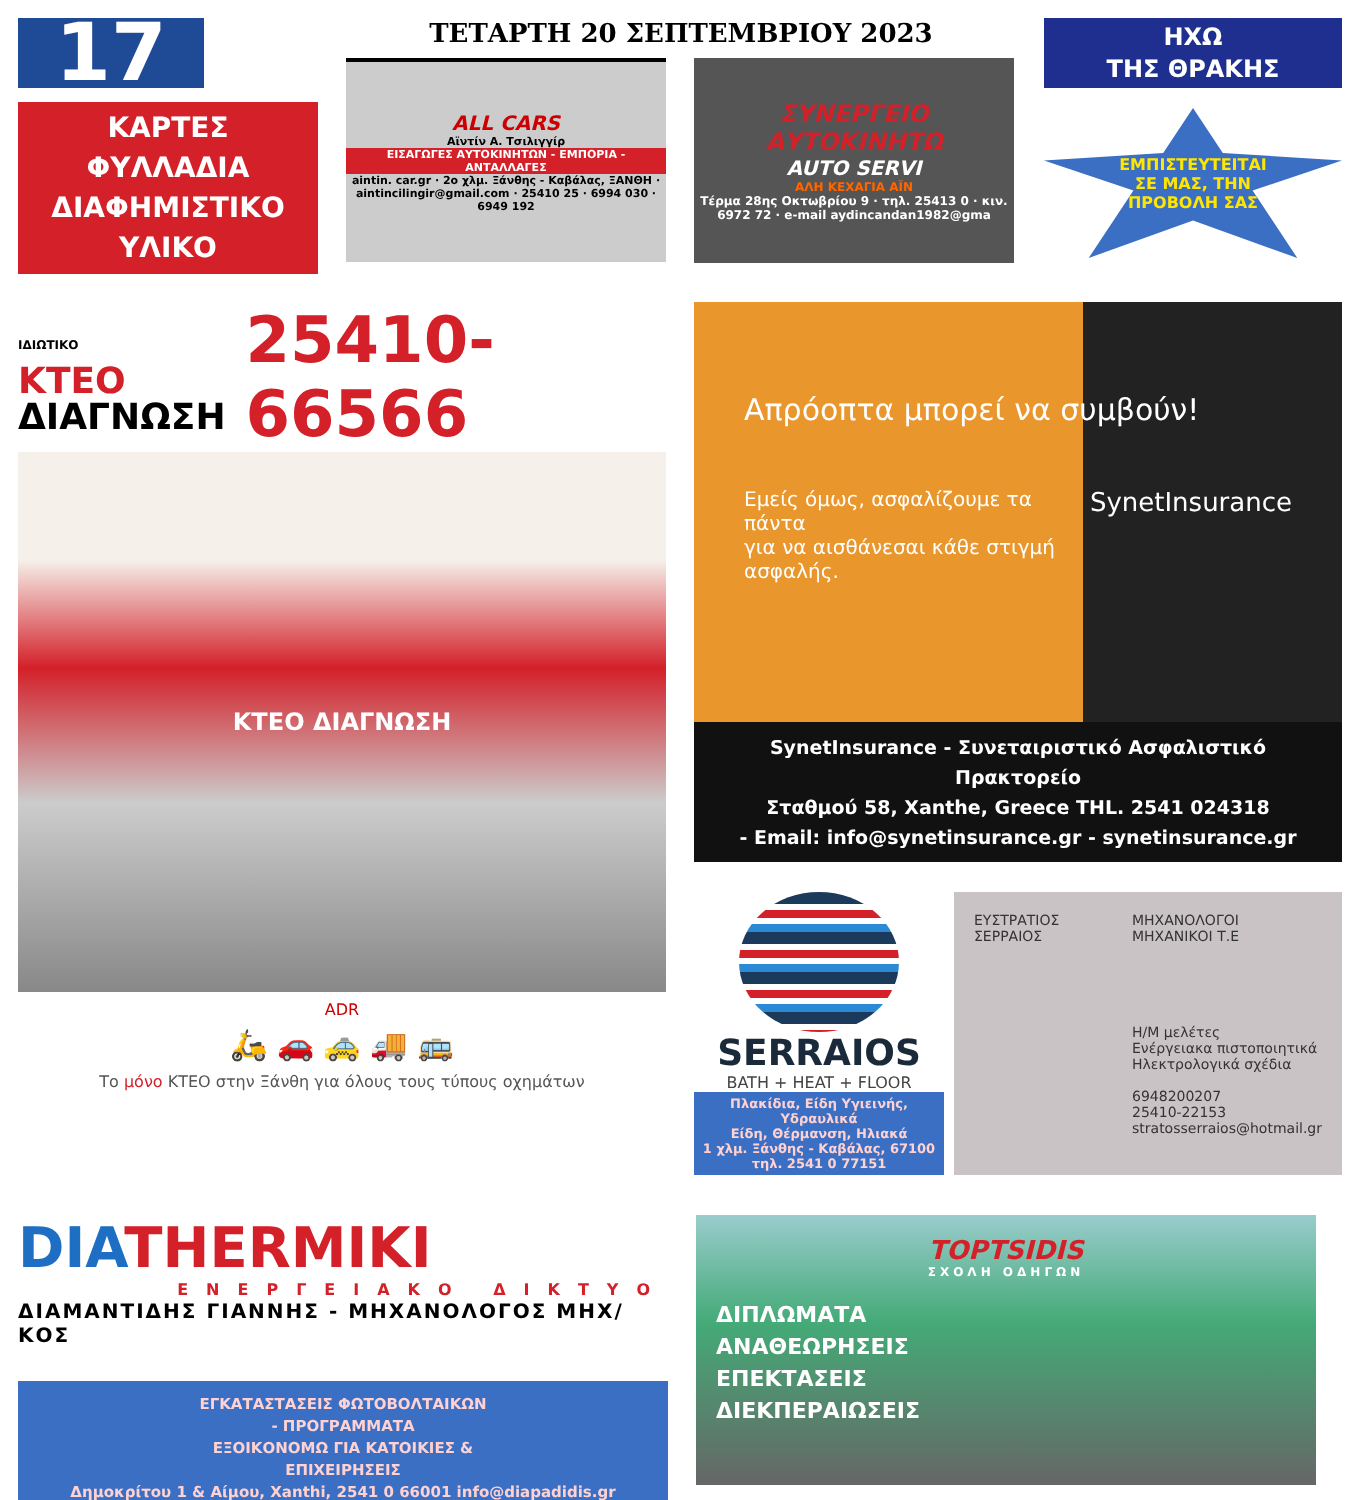17
ΚΑΡΤΕΣ
ΦΥΛΛΑΔΙΑ
ΔΙΑΦΗΜΙΣΤΙΚΟ
ΥΛΙΚΟ
ΤΕΤΑΡΤΗ 20 ΣΕΠΤΕΜΒΡΙΟΥ 2023
ALL CARS
Αϊντίν Α. Τσιλιγγίρ
ΕΙΣΑΓΩΓΕΣ ΑΥΤΟΚΙΝΗΤΩΝ - ΕΜΠΟΡΙΑ - ΑΝΤΑΛΛΑΓΕΣ
aintin. car.gr · 2ο χλμ. Ξάνθης - Καβάλας, ΞΑΝΘΗ · aintincilingir@gmail.com · 25410 25 · 6994 030 · 6949 192
ΣΥΝΕΡΓΕΙΟ ΑΥΤΟΚΙΝΗΤΩ
AUTO SERVI
ΑΛΗ ΚΕΧΑΓΙΑ ΑΪΝ
Τέρμα 28ης Οκτωβρίου 9 · τηλ. 25413 0 · κιν. 6972 72 · e-mail aydincandan1982@gma
ΗΧΩ
ΤΗΣ ΘΡΑΚΗΣ
ΕΜΠΙΣΤΕΥΤΕΙΤΑΙ
ΣΕ ΜΑΣ, ΤΗΝ
ΠΡΟΒΟΛΗ ΣΑΣ
ΙΔΙΩΤΙΚΟ
ΚΤΕΟ
ΔΙΑΓΝΩΣΗ
25410-66566
ΚΤΕΟ ΔΙΑΓΝΩΣΗ
ADR
🛵 🚗 🚕 🚚 🚌
Το μόνο ΚΤΕΟ στην Ξάνθη για όλους τους τύπους οχημάτων
Απρόοπτα μπορεί να συμβούν!
Εμείς όμως, ασφαλίζουμε τα πάντα
για να αισθάνεσαι κάθε στιγμή ασφαλής.
SynetInsurance
SynetInsurance - Συνεταιριστικό Ασφαλιστικό Πρακτορείο
Σταθμού 58, Xanthe, Greece THL. 2541 024318
- Email: info@synetinsurance.gr - synetinsurance.gr
SERRAIOS
BATH + HEAT + FLOOR
Πλακίδια, Είδη Υγιεινής, Υδραυλικά
Είδη, Θέρμανση, Ηλιακά
1 χλμ. Ξάνθης - Καβάλας, 67100
τηλ. 2541 0 77151
ΕΥΣΤΡΑΤΙΟΣ
ΣΕΡΡΑΙΟΣ
ΜΗΧΑΝΟΛΟΓΟΙ
ΜΗΧΑΝΙΚΟΙ Τ.Ε
Η/Μ μελέτες
Ενέργειακα πιστοποιητικά
Ηλεκτρολογικά σχέδια
6948200207
25410-22153
stratosserraios@hotmail.gr
DIATHERMIKI
ΕΝΕΡΓΕΙΑΚΟ ΔΙΚΤΥΟ
ΔΙΑΜΑΝΤΙΔΗΣ ΓΙΑΝΝΗΣ - ΜΗΧΑΝΟΛΟΓΟΣ ΜΗΧ/ΚΟΣ
ΕΓΚΑΤΑΣΤΑΣΕΙΣ ΦΩΤΟΒΟΛΤΑΙΚΩΝ
- ΠΡΟΓΡΑΜΜΑΤΑ
ΕΞΟΙΚΟΝΟΜΩ ΓΙΑ ΚΑΤΟΙΚΙΕΣ &
ΕΠΙΧΕΙΡΗΣΕΙΣ
Δημοκρίτου 1 & Αίμου, Xanthi, 2541 0 66001 info@diapadidis.gr
TOPTSIDIS
ΣΧΟΛΗ ΟΔΗΓΩΝ
ΔΙΠΛΩΜΑΤΑ
ΑΝΑΘΕΩΡΗΣΕΙΣ
ΕΠΕΚΤΑΣΕΙΣ
ΔΙΕΚΠΕΡΑΙΩΣΕΙΣ